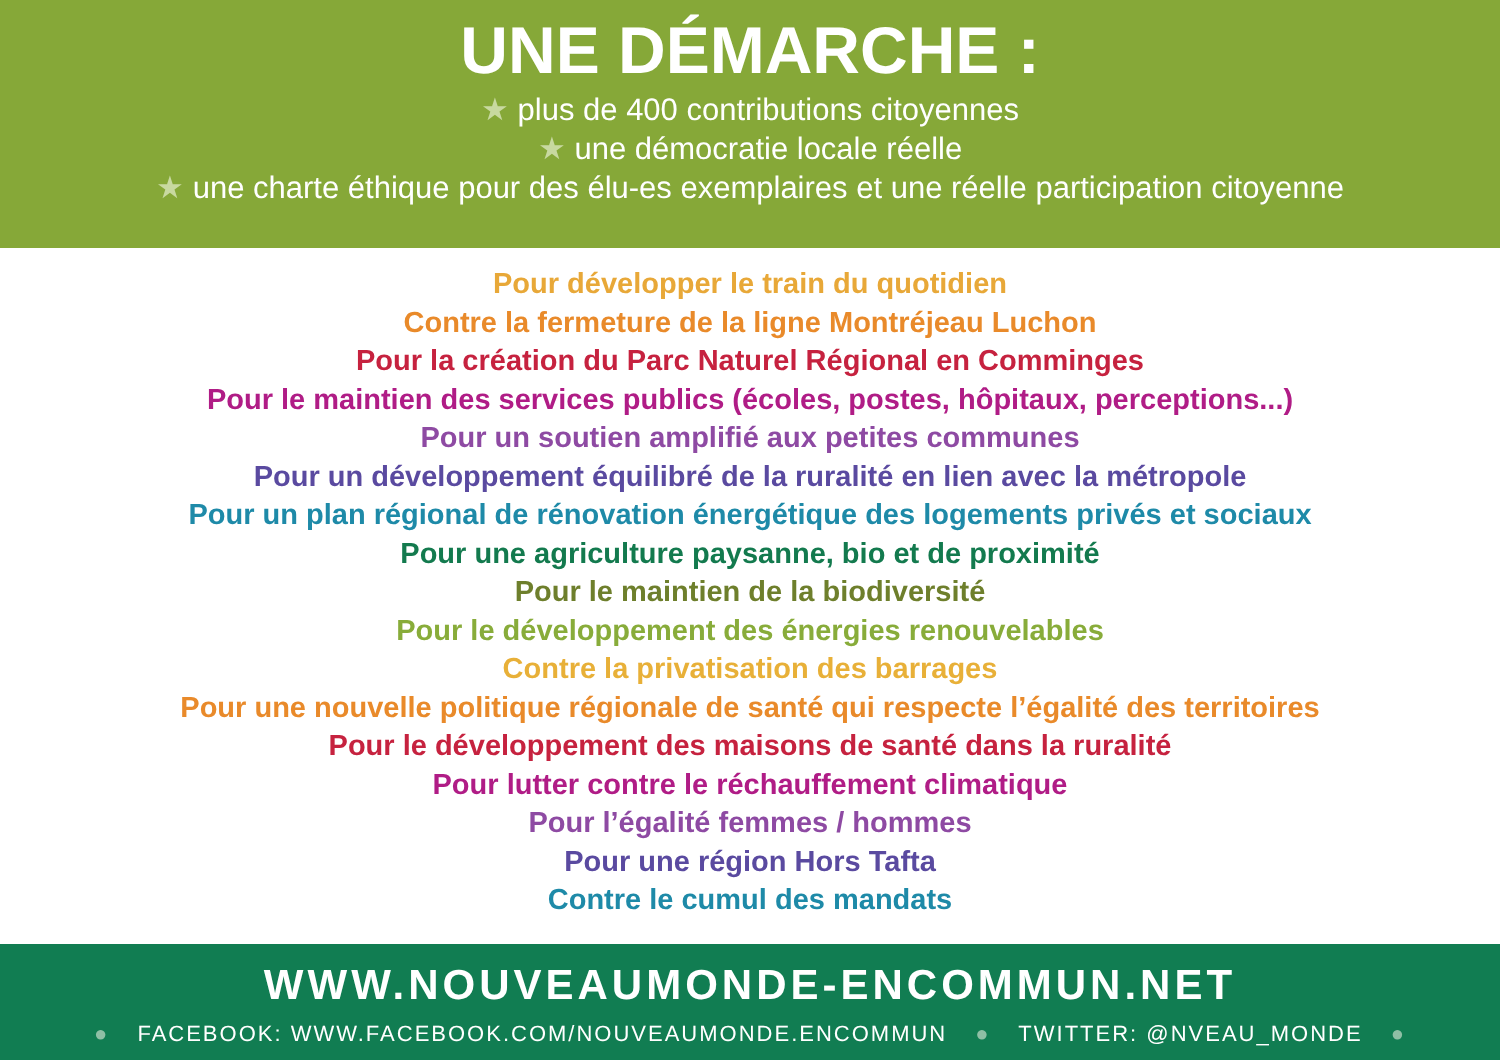UNE DÉMARCHE :
★ plus de 400 contributions citoyennes
★ une démocratie locale réelle
★ une charte éthique pour des élu-es exemplaires et une réelle participation citoyenne
Pour développer le train du quotidien
Contre la fermeture de la ligne Montréjeau Luchon
Pour la création du Parc Naturel Régional en Comminges
Pour le maintien des services publics (écoles, postes, hôpitaux, perceptions...)
Pour un soutien amplifié aux petites communes
Pour un développement équilibré de la ruralité en lien avec la métropole
Pour un plan régional de rénovation énergétique des logements privés et sociaux
Pour une agriculture paysanne, bio et de proximité
Pour le maintien de la biodiversité
Pour le développement des énergies renouvelables
Contre la privatisation des barrages
Pour une nouvelle politique régionale de santé qui respecte l’égalité des territoires
Pour le développement des maisons de santé dans la ruralité
Pour lutter contre le réchauffement climatique
Pour l’égalité femmes / hommes
Pour une région Hors Tafta
Contre le cumul des mandats
WWW.NOUVEAUMONDE-ENCOMMUN.NET
● FACEBOOK: WWW.FACEBOOK.COM/NOUVEAUMONDE.ENCOMMUN ● TWITTER: @NVEAU_MONDE ●